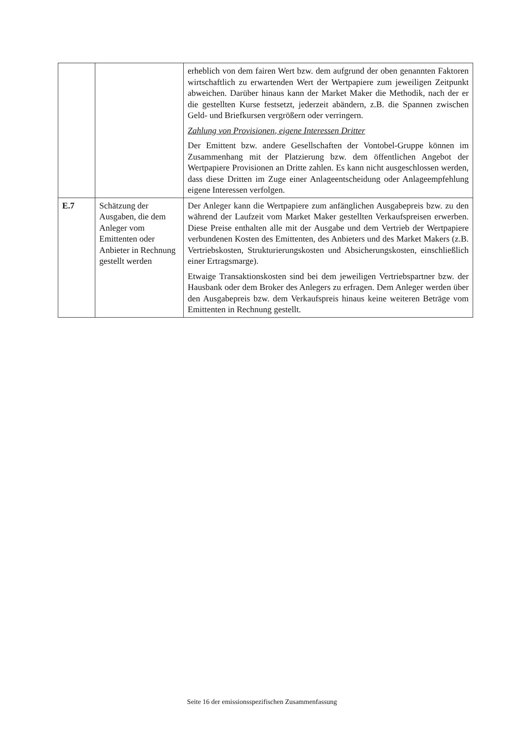| | | erheblich von dem fairen Wert bzw. dem aufgrund der oben genannten Faktoren wirtschaftlich zu erwartenden Wert der Wertpapiere zum jeweiligen Zeitpunkt abweichen. Darüber hinaus kann der Market Maker die Methodik, nach der er die gestellten Kurse festsetzt, jederzeit abändern, z.B. die Spannen zwischen Geld- und Briefkursen vergrößern oder verringern. Zahlung von Provisionen, eigene Interessen Dritter Der Emittent bzw. andere Gesellschaften der Vontobel-Gruppe können im Zusammenhang mit der Platzierung bzw. dem öffentlichen Angebot der Wertpapiere Provisionen an Dritte zahlen. Es kann nicht ausgeschlossen werden, dass diese Dritten im Zuge einer Anlageentscheidung oder Anlageempfehlung eigene Interessen verfolgen. |
| E.7 | Schätzung der Ausgaben, die dem Anleger vom Emittenten oder Anbieter in Rechnung gestellt werden | Der Anleger kann die Wertpapiere zum anfänglichen Ausgabepreis bzw. zu den während der Laufzeit vom Market Maker gestellten Verkaufspreisen erwerben. Diese Preise enthalten alle mit der Ausgabe und dem Vertrieb der Wertpapiere verbundenen Kosten des Emittenten, des Anbieters und des Market Makers (z.B. Vertriebskosten, Strukturierungskosten und Absicherungskosten, einschließlich einer Ertragsmarge). Etwaige Transaktionskosten sind bei dem jeweiligen Vertriebspartner bzw. der Hausbank oder dem Broker des Anlegers zu erfragen. Dem Anleger werden über den Ausgabepreis bzw. dem Verkaufspreis hinaus keine weiteren Beträge vom Emittenten in Rechnung gestellt. |
Seite 16 der emissionsspezifischen Zusammenfassung